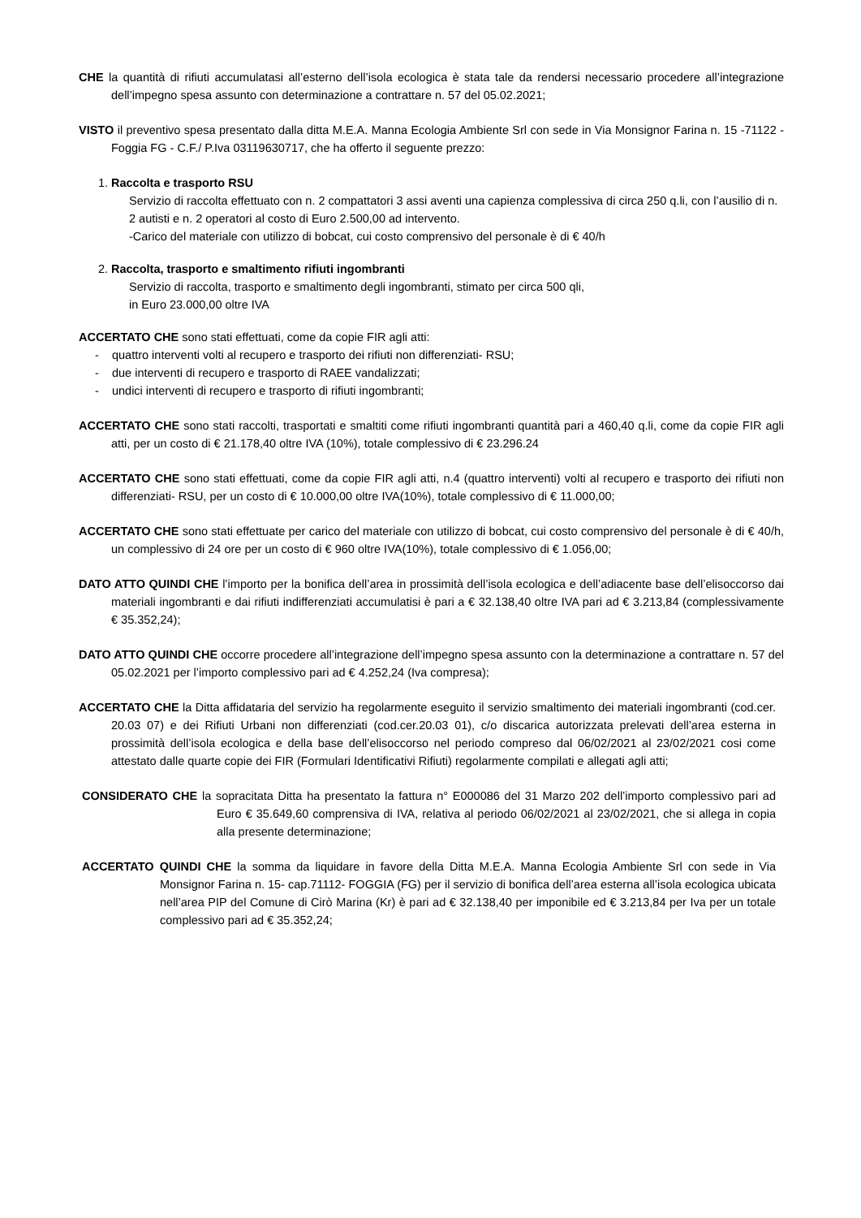CHE la quantità di rifiuti accumulatasi all’esterno dell’isola ecologica è stata tale da rendersi necessario procedere all’integrazione dell’impegno spesa assunto con determinazione a contrattare n. 57 del 05.02.2021;
VISTO il preventivo spesa presentato dalla ditta M.E.A. Manna Ecologia Ambiente Srl con sede in Via Monsignor Farina n. 15 -71122 -Foggia FG - C.F./ P.Iva 03119630717, che ha offerto il seguente prezzo:
1. Raccolta e trasporto RSU
Servizio di raccolta effettuato con n. 2 compattatori 3 assi aventi una capienza complessiva di circa 250 q.li, con l’ausilio di n. 2 autisti e n. 2 operatori al costo di Euro 2.500,00 ad intervento.
-Carico del materiale con utilizzo di bobcat, cui costo comprensivo del personale è di € 40/h
2. Raccolta, trasporto e smaltimento rifiuti ingombranti
Servizio di raccolta, trasporto e smaltimento degli ingombranti, stimato per circa 500 qli,
in Euro 23.000,00 oltre IVA
ACCERTATO CHE sono stati effettuati, come da copie FIR agli atti:
- quattro interventi volti al recupero e trasporto dei rifiuti non differenziati- RSU;
- due interventi di recupero e trasporto di RAEE vandalizzati;
- undici interventi di recupero e trasporto di rifiuti ingombranti;
ACCERTATO CHE sono stati raccolti, trasportati e smaltiti come rifiuti ingombranti quantità pari a 460,40 q.li, come da copie FIR agli atti, per un costo di € 21.178,40 oltre IVA (10%), totale complessivo di € 23.296.24
ACCERTATO CHE sono stati effettuati, come da copie FIR agli atti, n.4 (quattro interventi) volti al recupero e trasporto dei rifiuti non differenziati- RSU, per un costo di € 10.000,00 oltre IVA(10%), totale complessivo di € 11.000,00;
ACCERTATO CHE sono stati effettuate per carico del materiale con utilizzo di bobcat, cui costo comprensivo del personale è di € 40/h, un complessivo di 24 ore per un costo di € 960 oltre IVA(10%), totale complessivo di € 1.056,00;
DATO ATTO QUINDI CHE l’importo per la bonifica dell’area in prossimità dell’isola ecologica e dell’adiacente base dell’elisoccorso dai materiali ingombranti e dai rifiuti indifferenziati accumulatisi è pari a € 32.138,40 oltre IVA pari ad € 3.213,84 (complessivamente € 35.352,24);
DATO ATTO QUINDI CHE occorre procedere all’integrazione dell’impegno spesa assunto con la determinazione a contrattare n. 57 del 05.02.2021 per l’importo complessivo pari ad € 4.252,24 (Iva compresa);
ACCERTATO CHE la Ditta affidataria del servizio ha regolarmente eseguito il servizio smaltimento dei materiali ingombranti (cod.cer. 20.03 07) e dei Rifiuti Urbani non differenziati (cod.cer.20.03 01), c/o discarica autorizzata prelevati dell’area esterna in prossimità dell’isola ecologica e della base dell’elisoccorso nel periodo compreso dal 06/02/2021 al 23/02/2021 cosi come attestato dalle quarte copie dei FIR (Formulari Identificativi Rifiuti) regolarmente compilati e allegati agli atti;
CONSIDERATO CHE la sopracitata Ditta ha presentato la fattura n° E000086 del 31 Marzo 202 dell’importo complessivo pari ad Euro € 35.649,60 comprensiva di IVA, relativa al periodo 06/02/2021 al 23/02/2021, che si allega in copia alla presente determinazione;
ACCERTATO QUINDI CHE la somma da liquidare in favore della Ditta M.E.A. Manna Ecologia Ambiente Srl con sede in Via Monsignor Farina n. 15- cap.71112- FOGGIA (FG) per il servizio di bonifica dell’area esterna all’isola ecologica ubicata nell’area PIP del Comune di Cirò Marina (Kr) è pari ad € 32.138,40 per imponibile ed € 3.213,84 per Iva per un totale complessivo pari ad € 35.352,24;